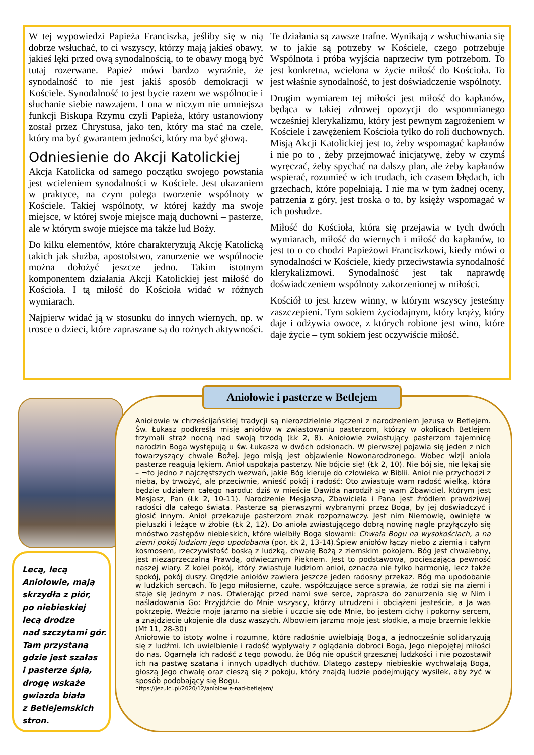W tej wypowiedzi Papieża Franciszka, jeśliby się w nią dobrze wsłuchać, to ci wszyscy, którzy mają jakieś obawy, jakieś lęki przed ową synodalnością, to te obawy mogą być tutaj rozerwane. Papież mówi bardzo wyraźnie, że synodalność to nie jest jakiś sposób demokracji w Kościele. Synodalność to jest bycie razem we wspólnocie i słuchanie siebie nawzajem. I ona w niczym nie umniejsza funkcji Biskupa Rzymu czyli Papieża, który ustanowiony został przez Chrystusa, jako ten, który ma stać na czele, który ma być gwarantem jedności, który ma być głową.
Odniesienie do Akcji Katolickiej
Akcja Katolicka od samego początku swojego powstania jest wcieleniem synodalności w Kościele. Jest ukazaniem w praktyce, na czym polega tworzenie wspólnoty w Kościele. Takiej wspólnoty, w której każdy ma swoje miejsce, w której swoje miejsce mają duchowni – pasterze, ale w którym swoje miejsce ma także lud Boży.
Do kilku elementów, które charakteryzują Akcję Katolicką takich jak służba, apostolstwo, zanurzenie we wspólnocie można dołożyć jeszcze jedno. Takim istotnym komponentem działania Akcji Katolickiej jest miłość do Kościoła. I tą miłość do Kościoła widać w różnych wymiarach.
Najpierw widać ją w stosunku do innych wiernych, np. w trosce o dzieci, które zapraszane są do rożnych aktywności. Te działania są zawsze trafne. Wynikają z wsłuchiwania się w to jakie są potrzeby w Kościele, czego potrzebuje Wspólnota i próba wyjścia naprzeciw tym potrzebom. To jest konkretna, wcielona w życie miłość do Kościoła. To jest właśnie synodalność, to jest doświadczenie wspólnoty.
Drugim wymiarem tej miłości jest miłość do kapłanów, będąca w takiej zdrowej opozycji do wspomnianego wcześniej klerykalizmu, który jest pewnym zagrożeniem w Kościele i zawężeniem Kościoła tylko do roli duchownych. Misją Akcji Katolickiej jest to, żeby wspomagać kapłanów i nie po to , żeby przejmować inicjatywę, żeby w czymś wyręczać, żeby spychać na dalszy plan, ale żeby kapłanów wspierać, rozumieć w ich trudach, ich czasem błędach, ich grzechach, które popełniają. I nie ma w tym żadnej oceny, patrzenia z góry, jest troska o to, by księży wspomagać w ich posłudze.
Miłość do Kościoła, która się przejawia w tych dwóch wymiarach, miłość do wiernych i miłość do kapłanów, to jest to o co chodzi Papieżowi Franciszkowi, kiedy mówi o synodalności w Kościele, kiedy przeciwstawia synodalność klerykalizmowi. Synodalność jest tak naprawdę doświadczeniem wspólnoty zakorzenionej w miłości.
Kościół to jest krzew winny, w którym wszyscy jesteśmy zaszczepieni. Tym sokiem życiodajnym, który krąży, który daje i odżywia owoce, z których robione jest wino, które daje życie – tym sokiem jest oczywiście miłość.
Lecą, lecą
Aniołowie, mają
skrzydła z piór,
po niebieskiej
lecą drodze
nad szczytami gór.
Tam przystaną
gdzie jest szałas
i pasterze śpią,
drogę wskaże
gwiazda biała
z Betlejemskich
stron.
Aniołowie w chrześcijańskiej tradycji są nierozdzielnie złączeni z narodzeniem Jezusa w Betlejem. Św. Łukasz podkreśla misję aniołów w zwiastowaniu pasterzom, którzy w okolicach Betlejem trzymali straż nocną nad swoją trzodą (Łk 2, 8). Aniołowie zwiastujący pasterzom tajemnicę narodzin Boga występują u św. Łukasza w dwóch odsłonach. W pierwszej pojawia się jeden z nich towarzyszący chwale Bożej. Jego misją jest objawienie Nowonarodzonego. Wobec wizji anioła pasterze reagują lękiem. Anioł uspokaja pasterzy. Nie bójcie się! (Łk 2, 10). Nie bój się, nie lękaj się – ¬to jedno z najczęstszych wezwań, jakie Bóg kieruje do człowieka w Biblii. Anioł nie przychodzi z nieba, by trwożyć, ale przeciwnie, wnieść pokój i radość: Oto zwiastuję wam radość wielką, która będzie udziałem całego narodu: dziś w mieście Dawida narodził się wam Zbawiciel, którym jest Mesjasz, Pan (Łk 2, 10-11). Narodzenie Mesjasza, Zbawiciela i Pana jest źródłem prawdziwej radości dla całego świata. Pasterze są pierwszymi wybranymi przez Boga, by jej doświadczyć i głosić innym. Anioł przekazuje pasterzom znak rozpoznawczy. Jest nim Niemowlę, owinięte w pieluszki i leżące w żłobie (Łk 2, 12). Do anioła zwiastującego dobrą nowinę nagle przyłączyło się mnóstwo zastępów niebieskich, które wielbiły Boga słowami: Chwała Bogu na wysokościach, a na ziemi pokój ludziom Jego upodobania (por. Łk 2, 13-14).Śpiew aniołów łączy niebo z ziemią i całym kosmosem, rzeczywistość boską z ludzką, chwałę Bożą z ziemskim pokojem. Bóg jest chwalebny, jest niezaprzeczalną Prawdą, odwiecznym Pięknem. Jest to podstawowa, pocieszająca pewność naszej wiary. Z kolei pokój, który zwiastuje ludziom anioł, oznacza nie tylko harmonię, lecz także spokój, pokój duszy. Orędzie aniołów zawiera jeszcze jeden radosny przekaz. Bóg ma upodobanie w ludzkich sercach. To Jego miłosierne, czułe, współczujące serce sprawia, że rodzi się na ziemi i staje się jednym z nas. Otwierając przed nami swe serce, zaprasza do zanurzenia się w Nim i naśladowania Go: Przyjdźcie do Mnie wszyscy, którzy utrudzeni i obciążeni jesteście, a Ja was pokrzepię. Weźcie moje jarzmo na siebie i uczcie się ode Mnie, bo jestem cichy i pokorny sercem, a znajdziecie ukojenie dla dusz waszych. Albowiem jarzmo moje jest słodkie, a moje brzemię lekkie (Mt 11, 28-30)
Aniołowie to istoty wolne i rozumne, które radośnie uwielbiają Boga, a jednocześnie solidaryzują się z ludźmi. Ich uwielbienie i radość wypływały z oglądania dobroci Boga, Jego niepojętej miłości do nas. Ogarnęła ich radość z tego powodu, że Bóg nie opuścił grzesznej ludzkości i nie pozostawił ich na pastwę szatana i innych upadłych duchów. Dlatego zastępy niebieskie wychwalają Boga, głoszą Jego chwałę oraz cieszą się z pokoju, który znajdą ludzie podejmujący wysiłek, aby żyć w sposób podobający się Bogu.
https://jezuici.pl/2020/12/aniolowie-nad-betlejem/
Aniołowie i pasterze w Betlejem